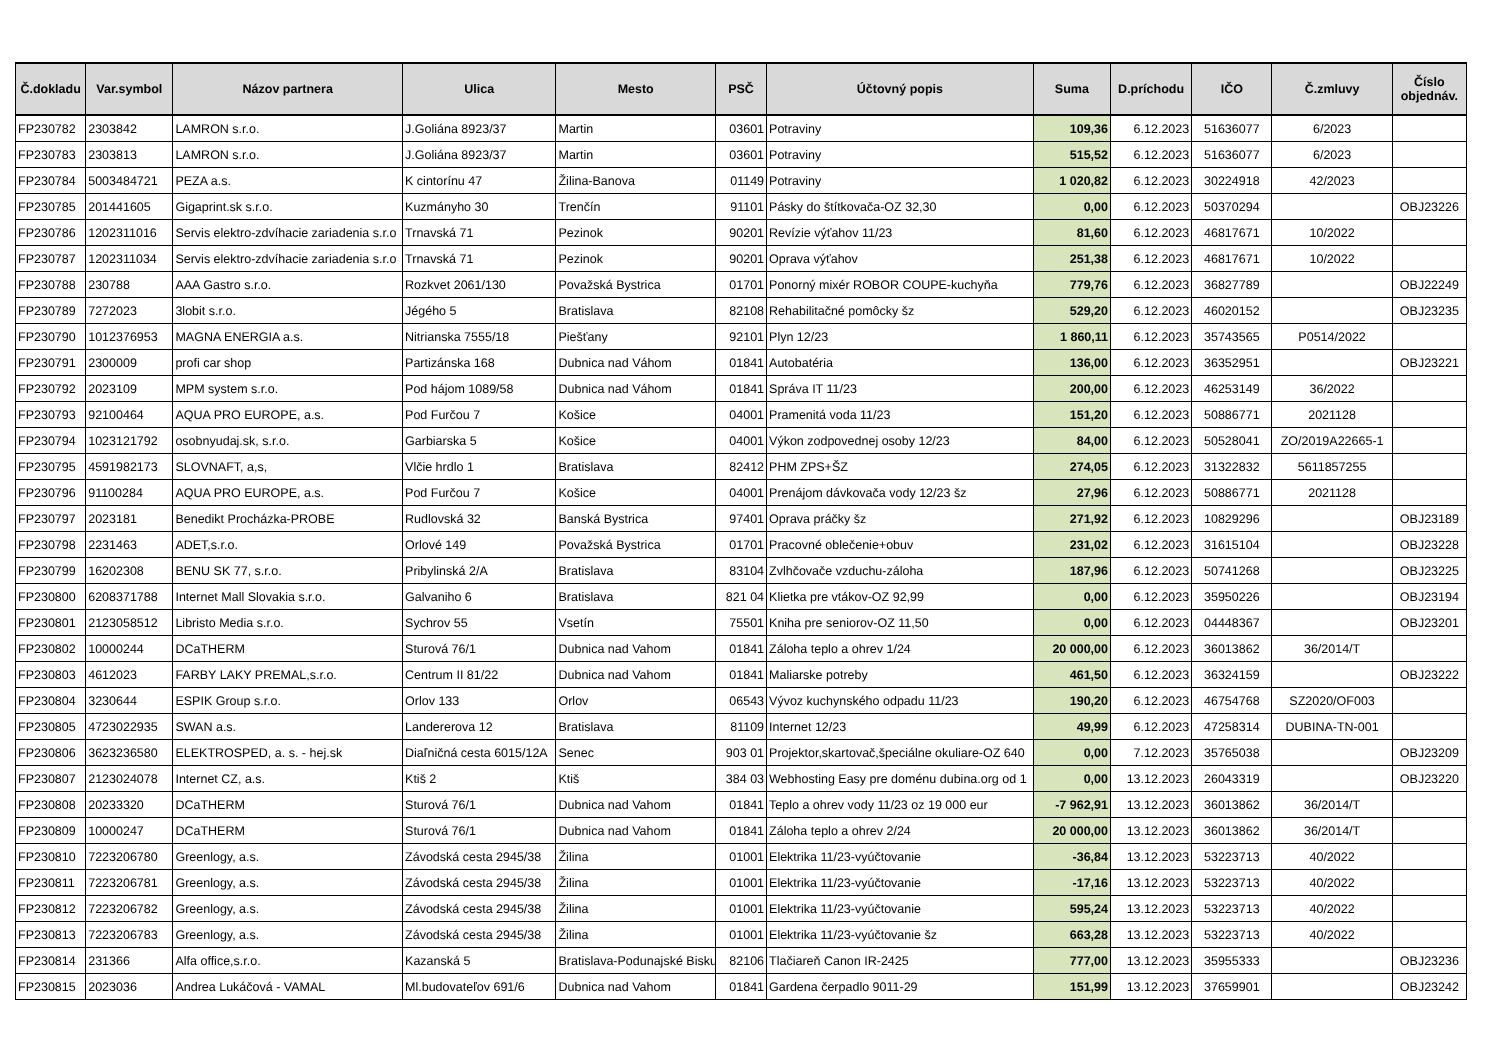| Č.dokladu | Var.symbol | Názov partnera | Ulica | Mesto | PSČ | Účtovný popis | Suma | D.príchodu | IČO | Č.zmluvy | Číslo objednáv. |
| --- | --- | --- | --- | --- | --- | --- | --- | --- | --- | --- | --- |
| FP230782 | 2303842 | LAMRON s.r.o. | J.Goliána 8923/37 | Martin | 03601 | Potraviny | 109,36 | 6.12.2023 | 51636077 | 6/2023 | |
| FP230783 | 2303813 | LAMRON s.r.o. | J.Goliána 8923/37 | Martin | 03601 | Potraviny | 515,52 | 6.12.2023 | 51636077 | 6/2023 | |
| FP230784 | 5003484721 | PEZA a.s. | K cintorínu 47 | Žilina-Banova | 01149 | Potraviny | 1 020,82 | 6.12.2023 | 30224918 | 42/2023 | |
| FP230785 | 201441605 | Gigaprint.sk s.r.o. | Kuzmányho 30 | Trenčín | 91101 | Pásky do štítkovača-OZ 32,30 | 0,00 | 6.12.2023 | 50370294 | | OBJ23226 |
| FP230786 | 1202311016 | Servis elektro-zdvíhacie zariadenia s.r.o | Trnavská 71 | Pezinok | 90201 | Revízie výťahov 11/23 | 81,60 | 6.12.2023 | 46817671 | 10/2022 | |
| FP230787 | 1202311034 | Servis elektro-zdvíhacie zariadenia s.r.o | Trnavská 71 | Pezinok | 90201 | Oprava výťahov | 251,38 | 6.12.2023 | 46817671 | 10/2022 | |
| FP230788 | 230788 | AAA Gastro s.r.o. | Rozkvet 2061/130 | Považská Bystrica | 01701 | Ponorný mixér ROBOR COUPE-kuchyňa | 779,76 | 6.12.2023 | 36827789 | | OBJ22249 |
| FP230789 | 7272023 | 3lobit s.r.o. | Jégého 5 | Bratislava | 82108 | Rehabilitačné pomôcky šz | 529,20 | 6.12.2023 | 46020152 | | OBJ23235 |
| FP230790 | 1012376953 | MAGNA ENERGIA a.s. | Nitrianska 7555/18 | Piešťany | 92101 | Plyn 12/23 | 1 860,11 | 6.12.2023 | 35743565 | P0514/2022 | |
| FP230791 | 2300009 | profi car shop | Partizánska 168 | Dubnica nad Váhom | 01841 | Autobatéria | 136,00 | 6.12.2023 | 36352951 | | OBJ23221 |
| FP230792 | 2023109 | MPM system s.r.o. | Pod hájom 1089/58 | Dubnica nad Váhom | 01841 | Správa IT 11/23 | 200,00 | 6.12.2023 | 46253149 | 36/2022 | |
| FP230793 | 92100464 | AQUA PRO EUROPE, a.s. | Pod Furčou 7 | Košice | 04001 | Pramenitá voda 11/23 | 151,20 | 6.12.2023 | 50886771 | 2021128 | |
| FP230794 | 1023121792 | osobnyudaj.sk, s.r.o. | Garbiarska 5 | Košice | 04001 | Výkon zodpovednej osoby 12/23 | 84,00 | 6.12.2023 | 50528041 | ZO/2019A22665-1 | |
| FP230795 | 4591982173 | SLOVNAFT, a,s, | Vlčie hrdlo 1 | Bratislava | 82412 | PHM ZPS+ŠZ | 274,05 | 6.12.2023 | 31322832 | 5611857255 | |
| FP230796 | 91100284 | AQUA PRO EUROPE, a.s. | Pod Furčou 7 | Košice | 04001 | Prenájom dávkovača vody 12/23 šz | 27,96 | 6.12.2023 | 50886771 | 2021128 | |
| FP230797 | 2023181 | Benedikt Procházka-PROBE | Rudlovská 32 | Banská Bystrica | 97401 | Oprava práčky šz | 271,92 | 6.12.2023 | 10829296 | | OBJ23189 |
| FP230798 | 2231463 | ADET,s.r.o. | Orlové 149 | Považská Bystrica | 01701 | Pracovné oblečenie+obuv | 231,02 | 6.12.2023 | 31615104 | | OBJ23228 |
| FP230799 | 16202308 | BENU SK 77, s.r.o. | Pribylinská 2/A | Bratislava | 83104 | Zvlhčovače vzduchu-záloha | 187,96 | 6.12.2023 | 50741268 | | OBJ23225 |
| FP230800 | 6208371788 | Internet Mall Slovakia s.r.o. | Galvaniho 6 | Bratislava | 821 04 | Klietka pre vtákov-OZ 92,99 | 0,00 | 6.12.2023 | 35950226 | | OBJ23194 |
| FP230801 | 2123058512 | Libristo Media s.r.o. | Sychrov 55 | Vsetín | 75501 | Kniha pre seniorov-OZ 11,50 | 0,00 | 6.12.2023 | 04448367 | | OBJ23201 |
| FP230802 | 10000244 | DCaTHERM | Sturová 76/1 | Dubnica nad Vahom | 01841 | Záloha teplo a ohrev 1/24 | 20 000,00 | 6.12.2023 | 36013862 | 36/2014/T | |
| FP230803 | 4612023 | FARBY LAKY PREMAL,s.r.o. | Centrum II 81/22 | Dubnica nad Vahom | 01841 | Maliarske potreby | 461,50 | 6.12.2023 | 36324159 | | OBJ23222 |
| FP230804 | 3230644 | ESPIK Group s.r.o. | Orlov 133 | Orlov | 06543 | Vývoz kuchynského odpadu 11/23 | 190,20 | 6.12.2023 | 46754768 | SZ2020/OF003 | |
| FP230805 | 4723022935 | SWAN a.s. | Landererova 12 | Bratislava | 81109 | Internet 12/23 | 49,99 | 6.12.2023 | 47258314 | DUBINA-TN-001 | |
| FP230806 | 3623236580 | ELEKTROSPED, a. s. - hej.sk | Diaľničná cesta 6015/12A | Senec | 903 01 | Projektor,skartovač,špeciálne okuliare-OZ 640 | 0,00 | 7.12.2023 | 35765038 | | OBJ23209 |
| FP230807 | 2123024078 | Internet CZ, a.s. | Ktiš 2 | Ktiš | 384 03 | Webhosting Easy pre doménu dubina.org od 1 | 0,00 | 13.12.2023 | 26043319 | | OBJ23220 |
| FP230808 | 20233320 | DCaTHERM | Sturová 76/1 | Dubnica nad Vahom | 01841 | Teplo a ohrev vody 11/23 oz 19 000 eur | -7 962,91 | 13.12.2023 | 36013862 | 36/2014/T | |
| FP230809 | 10000247 | DCaTHERM | Sturová 76/1 | Dubnica nad Vahom | 01841 | Záloha teplo a ohrev 2/24 | 20 000,00 | 13.12.2023 | 36013862 | 36/2014/T | |
| FP230810 | 7223206780 | Greenlogy, a.s. | Závodská cesta 2945/38 | Žilina | 01001 | Elektrika 11/23-vyúčtovanie | -36,84 | 13.12.2023 | 53223713 | 40/2022 | |
| FP230811 | 7223206781 | Greenlogy, a.s. | Závodská cesta 2945/38 | Žilina | 01001 | Elektrika 11/23-vyúčtovanie | -17,16 | 13.12.2023 | 53223713 | 40/2022 | |
| FP230812 | 7223206782 | Greenlogy, a.s. | Závodská cesta 2945/38 | Žilina | 01001 | Elektrika 11/23-vyúčtovanie | 595,24 | 13.12.2023 | 53223713 | 40/2022 | |
| FP230813 | 7223206783 | Greenlogy, a.s. | Závodská cesta 2945/38 | Žilina | 01001 | Elektrika 11/23-vyúčtovanie šz | 663,28 | 13.12.2023 | 53223713 | 40/2022 | |
| FP230814 | 231366 | Alfa office,s.r.o. | Kazanská 5 | Bratislava-Podunajské Bisku | 82106 | Tlačiareň Canon IR-2425 | 777,00 | 13.12.2023 | 35955333 | | OBJ23236 |
| FP230815 | 2023036 | Andrea Lukáčová - VAMAL | Ml.budovateľov 691/6 | Dubnica nad Vahom | 01841 | Gardena čerpadlo 9011-29 | 151,99 | 13.12.2023 | 37659901 | | OBJ23242 |